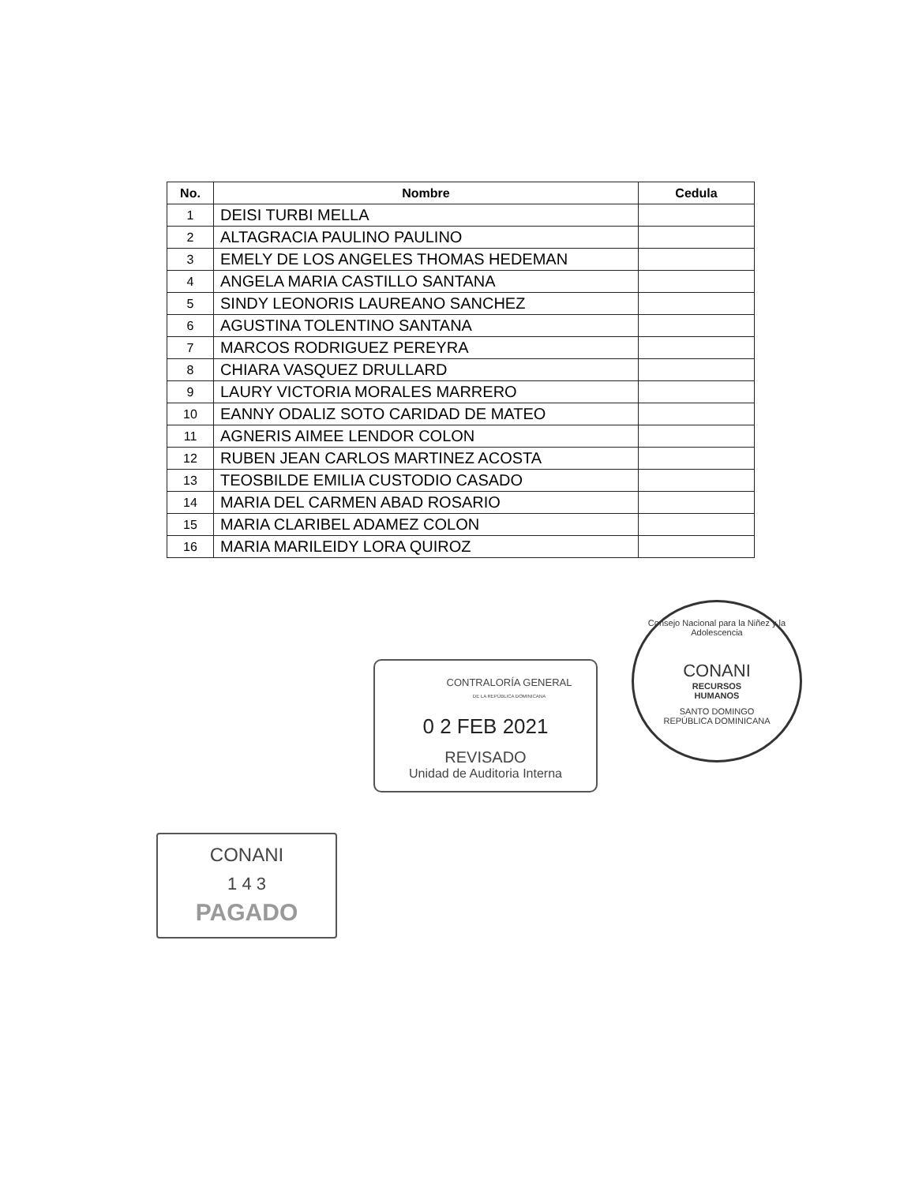| No. | Nombre | Cedula |
| --- | --- | --- |
| 1 | DEISI TURBI MELLA | |
| 2 | ALTAGRACIA PAULINO PAULINO | |
| 3 | EMELY DE LOS ANGELES THOMAS HEDEMAN | |
| 4 | ANGELA MARIA CASTILLO SANTANA | |
| 5 | SINDY LEONORIS LAUREANO SANCHEZ | |
| 6 | AGUSTINA TOLENTINO SANTANA | |
| 7 | MARCOS RODRIGUEZ PEREYRA | |
| 8 | CHIARA VASQUEZ DRULLARD | |
| 9 | LAURY VICTORIA MORALES MARRERO | |
| 10 | EANNY ODALIZ SOTO CARIDAD DE MATEO | |
| 11 | AGNERIS AIMEE LENDOR COLON | |
| 12 | RUBEN JEAN CARLOS MARTINEZ ACOSTA | |
| 13 | TEOSBILDE EMILIA CUSTODIO CASADO | |
| 14 | MARIA DEL CARMEN ABAD ROSARIO | |
| 15 | MARIA CLARIBEL ADAMEZ COLON | |
| 16 | MARIA MARILEIDY LORA QUIROZ | |
CONTRALORÍA GENERAL
DE LA REPÚBLICA DOMINICANA
0 2 FEB 2021
REVISADO
Unidad de Auditoria Interna
Consejo Nacional para la Niñez y la Adolescencia
CONANI
RECURSOS
HUMANOS
SANTO DOMINGO
REPÚBLICA DOMINICANA
CONANI
1 4 3
PAGADO